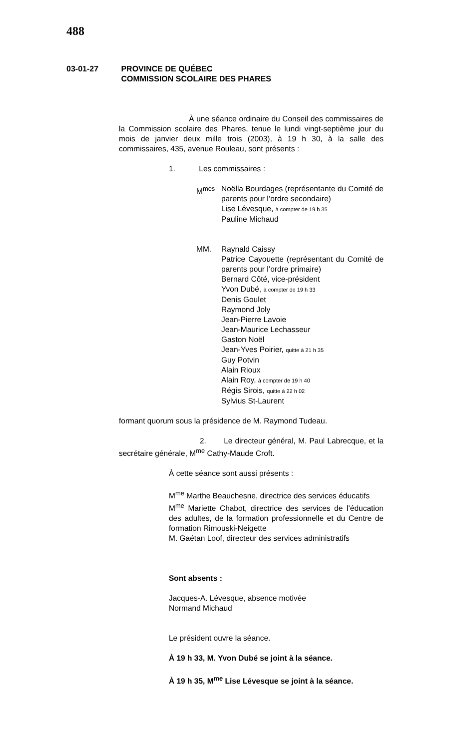488
03-01-27 PROVINCE DE QUÉBEC
COMMISSION SCOLAIRE DES PHARES
À une séance ordinaire du Conseil des commissaires de la Commission scolaire des Phares, tenue le lundi vingt-septième jour du mois de janvier deux mille trois (2003), à 19 h 30, à la salle des commissaires, 435, avenue Rouleau, sont présents :
1. Les commissaires :
M<sup>mes</sup> Noëlla Bourdages (représentante du Comité de parents pour l’ordre secondaire)
Lise Lévesque, à compter de 19 h 35
Pauline Michaud
MM. Raynald Caissy
Patrice Cayouette (représentant du Comité de parents pour l’ordre primaire)
Bernard Côté, vice-président
Yvon Dubé, à compter de 19 h 33
Denis Goulet
Raymond Joly
Jean-Pierre Lavoie
Jean-Maurice Lechasseur
Gaston Noël
Jean-Yves Poirier, quitte à 21 h 35
Guy Potvin
Alain Rioux
Alain Roy, à compter de 19 h 40
Régis Sirois, quitte à 22 h 02
Sylvius St-Laurent
formant quorum sous la présidence de M. Raymond Tudeau.
2. Le directeur général, M. Paul Labrecque, et la secrétaire générale, M<sup>me</sup> Cathy-Maude Croft.
À cette séance sont aussi présents :
M<sup>me</sup> Marthe Beauchesne, directrice des services éducatifs
M<sup>me</sup> Mariette Chabot, directrice des services de l’éducation des adultes, de la formation professionnelle et du Centre de formation Rimouski-Neigette
M. Gaétan Loof, directeur des services administratifs
Sont absents :
Jacques-A. Lévesque, absence motivée
Normand Michaud
Le président ouvre la séance.
À 19 h 33, M. Yvon Dubé se joint à la séance.
À 19 h 35, M<sup>me</sup> Lise Lévesque se joint à la séance.